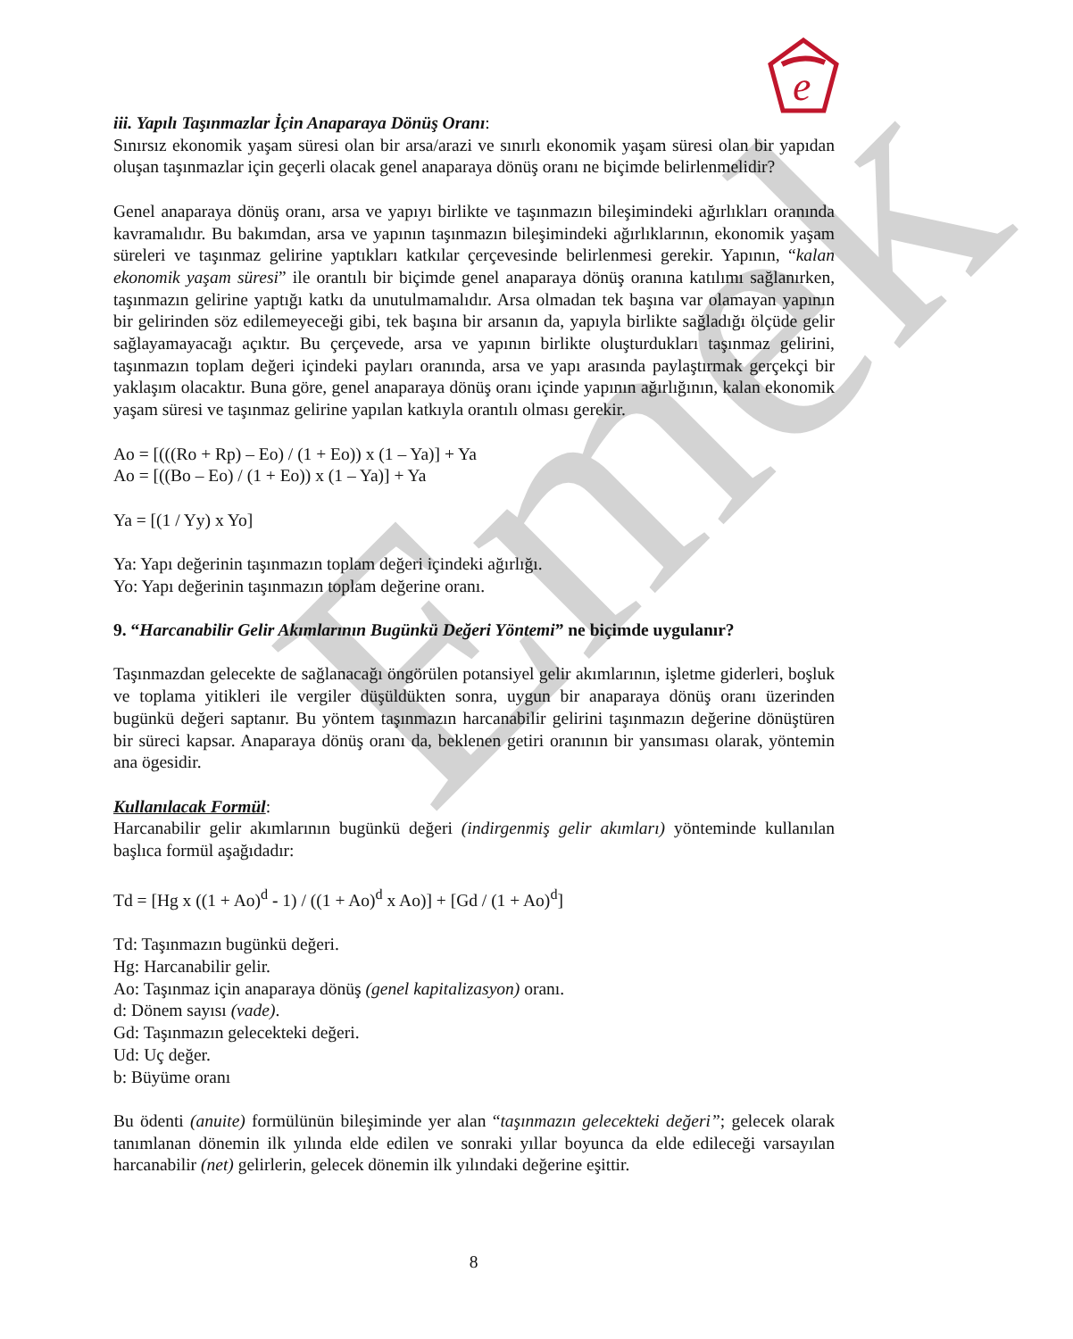e
Emek
iii. Yapılı Taşınmazlar İçin Anaparaya Dönüş Oranı:
Sınırsız ekonomik yaşam süresi olan bir arsa/arazi ve sınırlı ekonomik yaşam süresi olan bir yapıdan oluşan taşınmazlar için geçerli olacak genel anaparaya dönüş oranı ne biçimde belirlenmelidir?
Genel anaparaya dönüş oranı, arsa ve yapıyı birlikte ve taşınmazın bileşimindeki ağırlıkları oranında kavramalıdır. Bu bakımdan, arsa ve yapının taşınmazın bileşimindeki ağırlıklarının, ekonomik yaşam süreleri ve taşınmaz gelirine yaptıkları katkılar çerçevesinde belirlenmesi gerekir. Yapının, “kalan ekonomik yaşam süresi” ile orantılı bir biçimde genel anaparaya dönüş oranına katılımı sağlanırken, taşınmazın gelirine yaptığı katkı da unutulmamalıdır. Arsa olmadan tek başına var olamayan yapının bir gelirinden söz edilemeyeceği gibi, tek başına bir arsanın da, yapıyla birlikte sağladığı ölçüde gelir sağlayamayacağı açıktır. Bu çerçevede, arsa ve yapının birlikte oluşturdukları taşınmaz gelirini, taşınmazın toplam değeri içindeki payları oranında, arsa ve yapı arasında paylaştırmak gerçekçi bir yaklaşım olacaktır. Buna göre, genel anaparaya dönüş oranı içinde yapının ağırlığının, kalan ekonomik yaşam süresi ve taşınmaz gelirine yapılan katkıyla orantılı olması gerekir.
Ao = [(((Ro + Rp) – Eo) / (1 + Eo)) x (1 – Ya)] + Ya
Ao = [((Bo – Eo) / (1 + Eo)) x (1 – Ya)] + Ya
Ya = [(1 / Yy) x Yo]
Ya: Yapı değerinin taşınmazın toplam değeri içindeki ağırlığı.
Yo: Yapı değerinin taşınmazın toplam değerine oranı.
9. “Harcanabilir Gelir Akımlarının Bugünkü Değeri Yöntemi” ne biçimde uygulanır?
Taşınmazdan gelecekte de sağlanacağı öngörülen potansiyel gelir akımlarının, işletme giderleri, boşluk ve toplama yitikleri ile vergiler düşüldükten sonra, uygun bir anaparaya dönüş oranı üzerinden bugünkü değeri saptanır. Bu yöntem taşınmazın harcanabilir gelirini taşınmazın değerine dönüştüren bir süreci kapsar. Anaparaya dönüş oranı da, beklenen getiri oranının bir yansıması olarak, yöntemin ana ögesidir.
Kullanılacak Formül:
Harcanabilir gelir akımlarının bugünkü değeri (indirgenmiş gelir akımları) yönteminde kullanılan başlıca formül aşağıdadır:
Td = [Hg x ((1 + Ao)<sup>d</sup> - 1) / ((1 + Ao)<sup>d</sup> x Ao)] + [Gd / (1 + Ao)<sup>d</sup>]
Td: Taşınmazın bugünkü değeri.
Hg: Harcanabilir gelir.
Ao: Taşınmaz için anaparaya dönüş (genel kapitalizasyon) oranı.
d: Dönem sayısı (vade).
Gd: Taşınmazın gelecekteki değeri.
Ud: Uç değer.
b: Büyüme oranı
Bu ödenti (anuite) formülünün bileşiminde yer alan “taşınmazın gelecekteki değeri”; gelecek olarak tanımlanan dönemin ilk yılında elde edilen ve sonraki yıllar boyunca da elde edileceği varsayılan harcanabilir (net) gelirlerin, gelecek dönemin ilk yılındaki değerine eşittir.
8